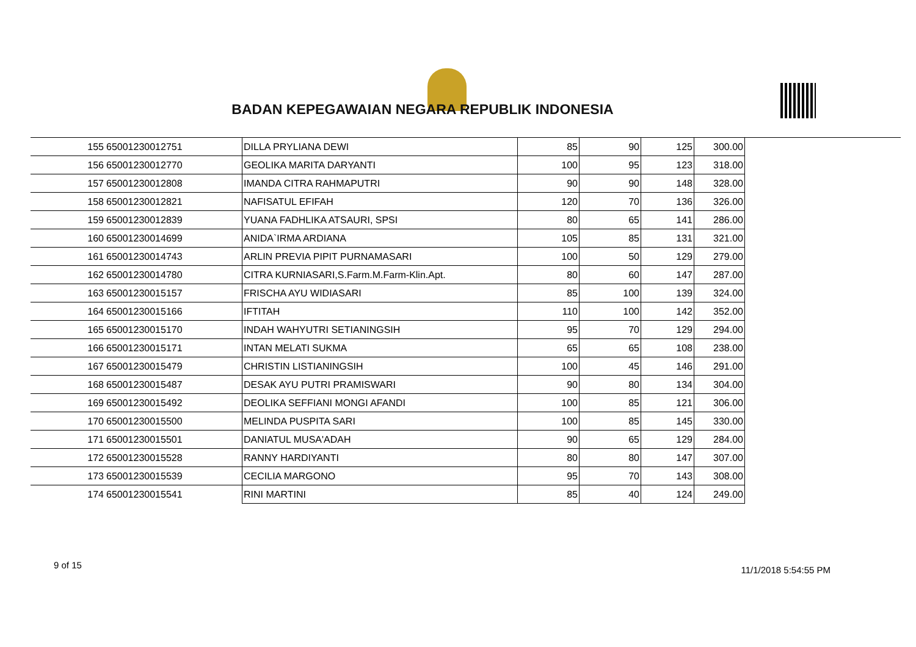BADAN KEPEGAWAIAN NEGARA REPUBLIK INDONESIA
| 155 | 65001230012751 | DILLA PRYLIANA DEWI | 85 | 90 | 125 | 300.00 |
| 156 | 65001230012770 | GEOLIKA MARITA DARYANTI | 100 | 95 | 123 | 318.00 |
| 157 | 65001230012808 | IMANDA CITRA RAHMAPUTRI | 90 | 90 | 148 | 328.00 |
| 158 | 65001230012821 | NAFISATUL EFIFAH | 120 | 70 | 136 | 326.00 |
| 159 | 65001230012839 | YUANA FADHLIKA ATSAURI, SPSI | 80 | 65 | 141 | 286.00 |
| 160 | 65001230014699 | ANIDA`IRMA ARDIANA | 105 | 85 | 131 | 321.00 |
| 161 | 65001230014743 | ARLIN PREVIA PIPIT PURNAMASARI | 100 | 50 | 129 | 279.00 |
| 162 | 65001230014780 | CITRA KURNIASARI,S.Farm.M.Farm-Klin.Apt. | 80 | 60 | 147 | 287.00 |
| 163 | 65001230015157 | FRISCHA AYU WIDIASARI | 85 | 100 | 139 | 324.00 |
| 164 | 65001230015166 | IFTITAH | 110 | 100 | 142 | 352.00 |
| 165 | 65001230015170 | INDAH WAHYUTRI SETIANINGSIH | 95 | 70 | 129 | 294.00 |
| 166 | 65001230015171 | INTAN MELATI SUKMA | 65 | 65 | 108 | 238.00 |
| 167 | 65001230015479 | CHRISTIN LISTIANINGSIH | 100 | 45 | 146 | 291.00 |
| 168 | 65001230015487 | DESAK AYU PUTRI PRAMISWARI | 90 | 80 | 134 | 304.00 |
| 169 | 65001230015492 | DEOLIKA SEFFIANI MONGI AFANDI | 100 | 85 | 121 | 306.00 |
| 170 | 65001230015500 | MELINDA PUSPITA SARI | 100 | 85 | 145 | 330.00 |
| 171 | 65001230015501 | DANIATUL MUSA'ADAH | 90 | 65 | 129 | 284.00 |
| 172 | 65001230015528 | RANNY HARDIYANTI | 80 | 80 | 147 | 307.00 |
| 173 | 65001230015539 | CECILIA MARGONO | 95 | 70 | 143 | 308.00 |
| 174 | 65001230015541 | RINI MARTINI | 85 | 40 | 124 | 249.00 |
9 of 15 11/1/2018 5:54:55 PM